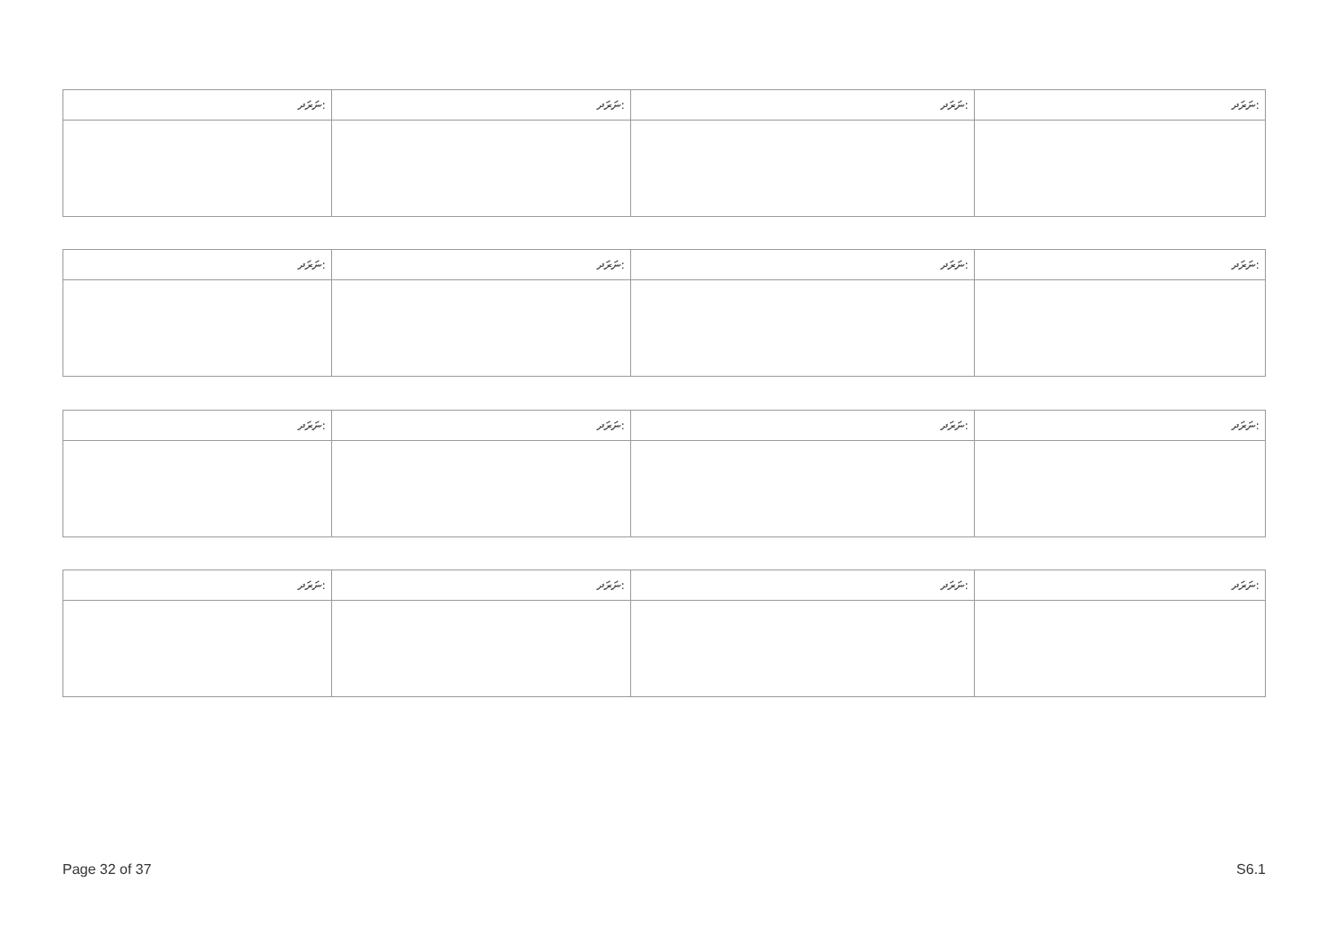| ނަރަދ: | ނަރަދ: | ނަރަދ: | ނަރަދ: |
| --- | --- | --- | --- |
| ނަރަދ: | ނަރަދ: | ނަރަދ: | ނަރަދ: |
| --- | --- | --- | --- |
| ނަރަދ: | ނަރަދ: | ނަރަދ: | ނަރަދ: |
| --- | --- | --- | --- |
| ނަރަދ: | ނަރަދ: | ނަރަދ: | ނަރަދ: |
| --- | --- | --- | --- |
Page 32 of 37 S6.1